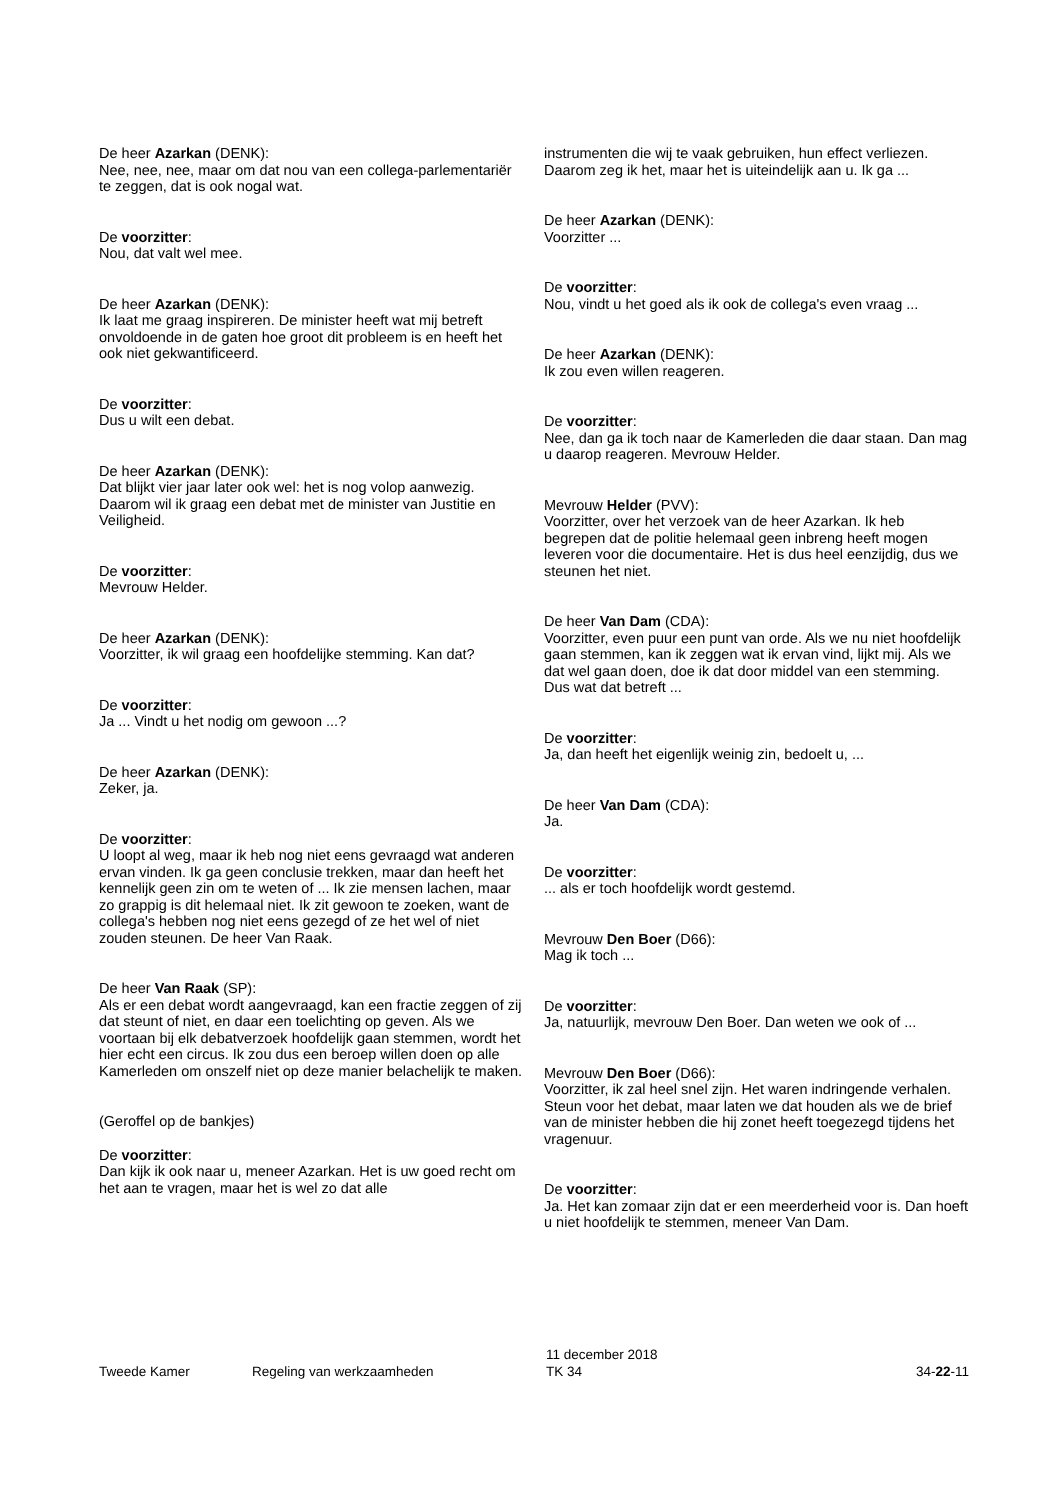De heer Azarkan (DENK):
Nee, nee, nee, maar om dat nou van een collega-parlementariër te zeggen, dat is ook nogal wat.
De voorzitter:
Nou, dat valt wel mee.
De heer Azarkan (DENK):
Ik laat me graag inspireren. De minister heeft wat mij betreft onvoldoende in de gaten hoe groot dit probleem is en heeft het ook niet gekwantificeerd.
De voorzitter:
Dus u wilt een debat.
De heer Azarkan (DENK):
Dat blijkt vier jaar later ook wel: het is nog volop aanwezig. Daarom wil ik graag een debat met de minister van Justitie en Veiligheid.
De voorzitter:
Mevrouw Helder.
De heer Azarkan (DENK):
Voorzitter, ik wil graag een hoofdelijke stemming. Kan dat?
De voorzitter:
Ja ... Vindt u het nodig om gewoon ...?
De heer Azarkan (DENK):
Zeker, ja.
De voorzitter:
U loopt al weg, maar ik heb nog niet eens gevraagd wat anderen ervan vinden. Ik ga geen conclusie trekken, maar dan heeft het kennelijk geen zin om te weten of ... Ik zie mensen lachen, maar zo grappig is dit helemaal niet. Ik zit gewoon te zoeken, want de collega's hebben nog niet eens gezegd of ze het wel of niet zouden steunen. De heer Van Raak.
De heer Van Raak (SP):
Als er een debat wordt aangevraagd, kan een fractie zeggen of zij dat steunt of niet, en daar een toelichting op geven. Als we voortaan bij elk debatverzoek hoofdelijk gaan stemmen, wordt het hier echt een circus. Ik zou dus een beroep willen doen op alle Kamerleden om onszelf niet op deze manier belachelijk te maken.
(Geroffel op de bankjes)
De voorzitter:
Dan kijk ik ook naar u, meneer Azarkan. Het is uw goed recht om het aan te vragen, maar het is wel zo dat alle
instrumenten die wij te vaak gebruiken, hun effect verliezen. Daarom zeg ik het, maar het is uiteindelijk aan u. Ik ga ...
De heer Azarkan (DENK):
Voorzitter ...
De voorzitter:
Nou, vindt u het goed als ik ook de collega's even vraag ...
De heer Azarkan (DENK):
Ik zou even willen reageren.
De voorzitter:
Nee, dan ga ik toch naar de Kamerleden die daar staan. Dan mag u daarop reageren. Mevrouw Helder.
Mevrouw Helder (PVV):
Voorzitter, over het verzoek van de heer Azarkan. Ik heb begrepen dat de politie helemaal geen inbreng heeft mogen leveren voor die documentaire. Het is dus heel eenzijdig, dus we steunen het niet.
De heer Van Dam (CDA):
Voorzitter, even puur een punt van orde. Als we nu niet hoofdelijk gaan stemmen, kan ik zeggen wat ik ervan vind, lijkt mij. Als we dat wel gaan doen, doe ik dat door middel van een stemming. Dus wat dat betreft ...
De voorzitter:
Ja, dan heeft het eigenlijk weinig zin, bedoelt u, ...
De heer Van Dam (CDA):
Ja.
De voorzitter:
... als er toch hoofdelijk wordt gestemd.
Mevrouw Den Boer (D66):
Mag ik toch ...
De voorzitter:
Ja, natuurlijk, mevrouw Den Boer. Dan weten we ook of ...
Mevrouw Den Boer (D66):
Voorzitter, ik zal heel snel zijn. Het waren indringende verhalen. Steun voor het debat, maar laten we dat houden als we de brief van de minister hebben die hij zonet heeft toegezegd tijdens het vragenuur.
De voorzitter:
Ja. Het kan zomaar zijn dat er een meerderheid voor is. Dan hoeft u niet hoofdelijk te stemmen, meneer Van Dam.
Tweede Kamer Regeling van werkzaamheden
11 december 2018
TK 34
34-22-11